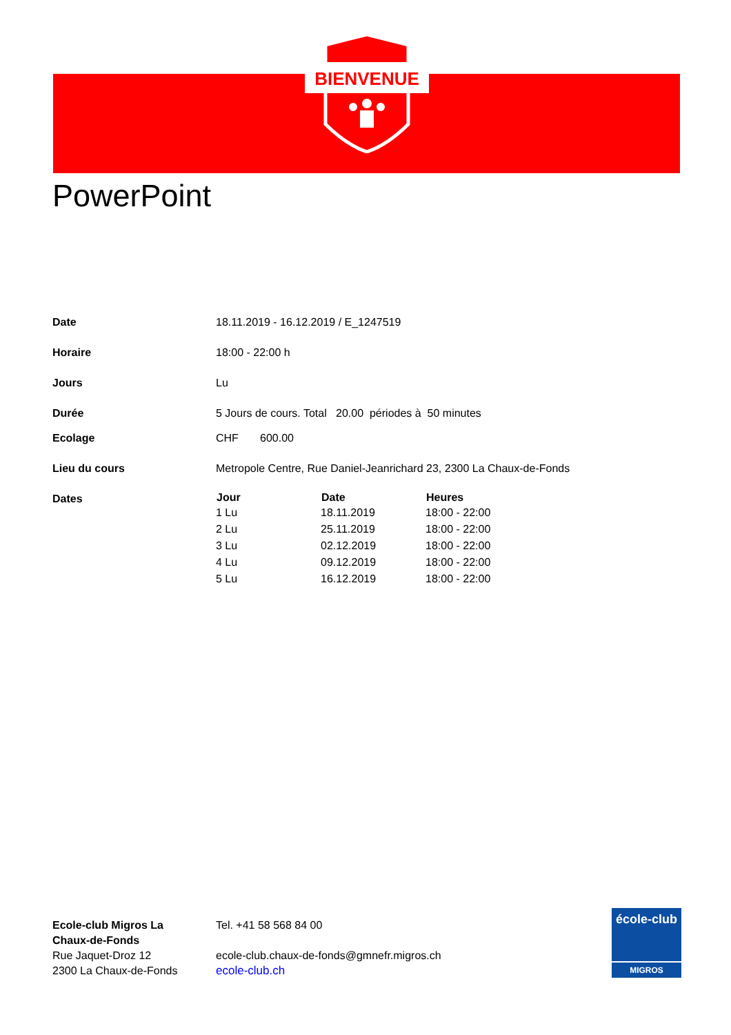BIENVENUE
PowerPoint
| Date | 18.11.2019 - 16.12.2019 / E_1247519 |
| Horaire | 18:00 - 22:00 h |
| Jours | Lu |
| Durée | 5 Jours de cours. Total 20.00 périodes à 50 minutes |
| Ecolage | CHF 600.00 |
| Lieu du cours | Metropole Centre, Rue Daniel-Jeanrichard 23, 2300 La Chaux-de-Fonds |
| Dates | / Jour / Date / Heures / / --- / --- / --- / / 1 Lu / 18.11.2019 / 18:00 - 22:00 / / 2 Lu / 25.11.2019 / 18:00 - 22:00 / / 3 Lu / 02.12.2019 / 18:00 - 22:00 / / 4 Lu / 09.12.2019 / 18:00 - 22:00 / / 5 Lu / 16.12.2019 / 18:00 - 22:00 / |
Ecole-club Migros La
Chaux-de-Fonds
Rue Jaquet-Droz 12
2300 La Chaux-de-Fonds
Tel. +41 58 568 84 00
ecole-club.chaux-de-fonds@gmnefr.migros.ch
ecole-club.ch
école-club
MIGROS